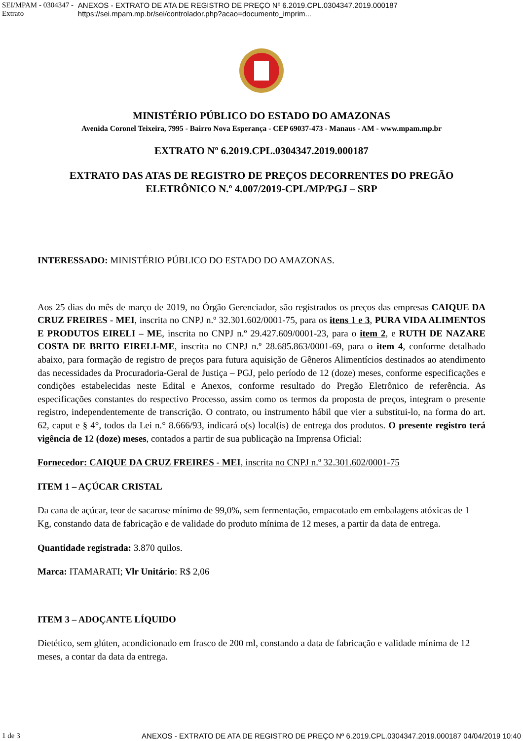SEI/MPAM - 0304347 - Extrato ANEXOS - EXTRATO DE ATA DE REGISTRO DE PREÇO Nº 6.2019.CPL.0304347.2019.000187 https://sei.mpam.mp.br/sei/controlador.php?acao=documento_imprim...
MINISTÉRIO PÚBLICO DO ESTADO DO AMAZONAS
Avenida Coronel Teixeira, 7995 - Bairro Nova Esperança - CEP 69037-473 - Manaus - AM - www.mpam.mp.br
EXTRATO Nº 6.2019.CPL.0304347.2019.000187
EXTRATO DAS ATAS DE REGISTRO DE PREÇOS DECORRENTES DO PREGÃO
ELETRÔNICO N.º 4.007/2019-CPL/MP/PGJ – SRP
INTERESSADO: MINISTÉRIO PÚBLICO DO ESTADO DO AMAZONAS.
Aos 25 dias do mês de março de 2019, no Órgão Gerenciador, são registrados os preços das empresas CAIQUE DA CRUZ FREIRES - MEI, inscrita no CNPJ n.º 32.301.602/0001-75, para os itens 1 e 3, PURA VIDA ALIMENTOS E PRODUTOS EIRELI – ME, inscrita no CNPJ n.º 29.427.609/0001-23, para o item 2, e RUTH DE NAZARE COSTA DE BRITO EIRELI-ME, inscrita no CNPJ n.º 28.685.863/0001-69, para o item 4, conforme detalhado abaixo, para formação de registro de preços para futura aquisição de Gêneros Alimentícios destinados ao atendimento das necessidades da Procuradoria-Geral de Justiça – PGJ, pelo período de 12 (doze) meses, conforme especificações e condições estabelecidas neste Edital e Anexos, conforme resultado do Pregão Eletrônico de referência. As especificações constantes do respectivo Processo, assim como os termos da proposta de preços, integram o presente registro, independentemente de transcrição. O contrato, ou instrumento hábil que vier a substitui-lo, na forma do art. 62, caput e § 4°, todos da Lei n.° 8.666/93, indicará o(s) local(is) de entrega dos produtos. O presente registro terá vigência de 12 (doze) meses, contados a partir de sua publicação na Imprensa Oficial:
Fornecedor: CAIQUE DA CRUZ FREIRES - MEI, inscrita no CNPJ n.º 32.301.602/0001-75
ITEM 1 – AÇÚCAR CRISTAL
Da cana de açúcar, teor de sacarose mínimo de 99,0%, sem fermentação, empacotado em embalagens atóxicas de 1 Kg, constando data de fabricação e de validade do produto mínima de 12 meses, a partir da data de entrega.
Quantidade registrada: 3.870 quilos.
Marca: ITAMARATI; Vlr Unitário: R$ 2,06
ITEM 3 – ADOÇANTE LÍQUIDO
Dietético, sem glúten, acondicionado em frasco de 200 ml, constando a data de fabricação e validade mínima de 12 meses, a contar da data da entrega.
1 de 3 ANEXOS - EXTRATO DE ATA DE REGISTRO DE PREÇO Nº 6.2019.CPL.0304347.2019.000187 04/04/2019 10:40